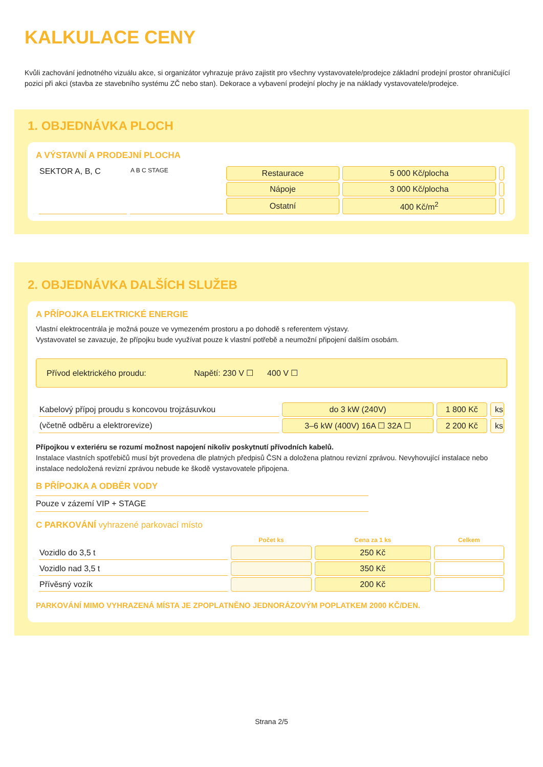KALKULACE CENY
Kvůli zachování jednotného vizuálu akce, si organizátor vyhrazuje právo zajistit pro všechny vystavovatele/prodejce základní prodejní prostor ohraničující pozici při akci (stavba ze stavebního systému ZČ nebo stan). Dekorace a vybavení prodejní plochy je na náklady vystavovatele/prodejce.
1. OBJEDNÁVKA PLOCH
A VÝSTAVNÍ A PRODEJNÍ PLOCHA
| SEKTOR A, B, C | A B C STAGE | Restaurace | 5 000 Kč/plocha | |
| | | Nápoje | 3 000 Kč/plocha | |
| | | Ostatní | 400 Kč/m<sup>2</sup> | |
2. OBJEDNÁVKA DALŠÍCH SLUŽEB
A PŘÍPOJKA ELEKTRICKÉ ENERGIE
Vlastní elektrocentrála je možná pouze ve vymezeném prostoru a po dohodě s referentem výstavy.
Vystavovatel se zavazuje, že přípojku bude využívat pouze k vlastní potřebě a neumožní připojení dalším osobám.
Přívod elektrického proudu: Napětí: 230 V ☐ 400 V ☐
| Kabelový přípoj proudu s koncovou trojzásuvkou | do 3 kW (240V) | 1 800 Kč | ks |
| (včetně odběru a elektrorevize) | 3–6 kW (400V) 16A ☐ 32A ☐ | 2 200 Kč | ks |
Přípojkou v exteriéru se rozumí možnost napojení nikoliv poskytnutí přívodních kabelů.
Instalace vlastních spotřebičů musí být provedena dle platných předpisů ČSN a doložena platnou revizní zprávou. Nevyhovující instalace nebo instalace nedoložená revizní zprávou nebude ke škodě vystavovatele připojena.
B PŘÍPOJKA A ODBĚR VODY
Pouze v zázemí VIP + STAGE
C PARKOVÁNÍ vyhrazené parkovací místo
| | Počet ks | Cena za 1 ks | Celkem |
| --- | --- | --- | --- |
| Vozidlo do 3,5 t | | 250 Kč | |
| Vozidlo nad 3,5 t | | 350 Kč | |
| Přívěsný vozík | | 200 Kč | |
PARKOVÁNÍ MIMO VYHRAZENÁ MÍSTA JE ZPOPLATNĚNO JEDNORÁZOVÝM POPLATKEM 2000 KČ/DEN.
Strana 2/5